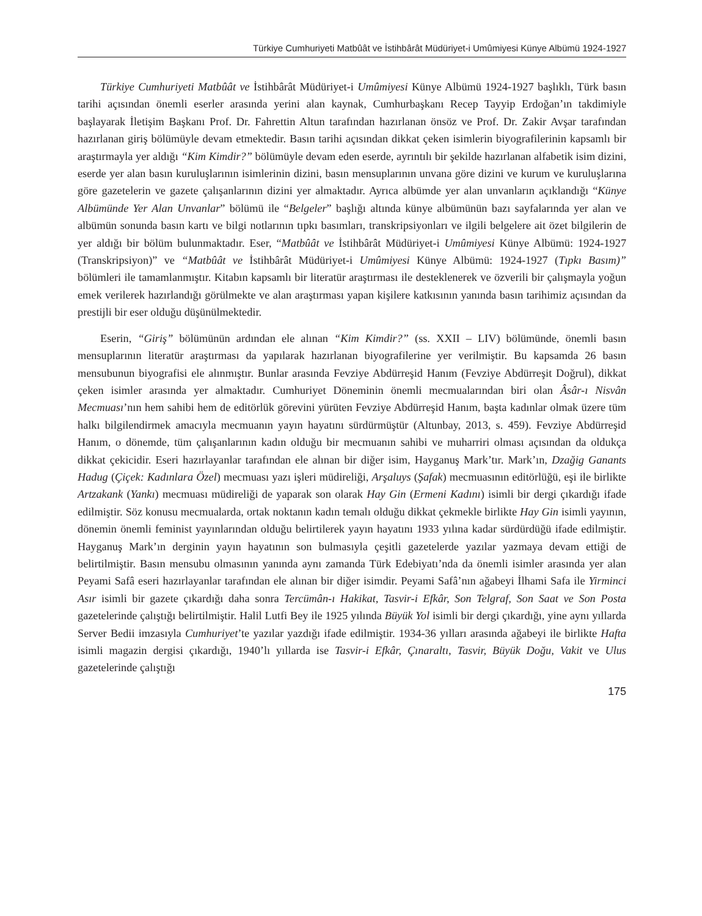Türkiye Cumhuriyeti Matbûât ve İstihbârât Müdüriyet-i Umûmiyesi Künye Albümü 1924-1927
Türkiye Cumhuriyeti Matbûât ve İstihbârât Müdüriyet-i Umûmiyesi Künye Albümü 1924-1927 başlıklı, Türk basın tarihi açısından önemli eserler arasında yerini alan kaynak, Cumhurbaşkanı Recep Tayyip Erdoğan’ın takdimiyle başlayarak İletişim Başkanı Prof. Dr. Fahrettin Altun tarafından hazırlanan önsöz ve Prof. Dr. Zakir Avşar tarafından hazırlanan giriş bölümüyle devam etmektedir. Basın tarihi açısından dikkat çeken isimlerin biyografilerinin kapsamlı bir araştırmayla yer aldığı “Kim Kimdir?” bölümüyle devam eden eserde, ayrıntılı bir şekilde hazırlanan alfabetik isim dizini, eserde yer alan basın kuruluşlarının isimlerinin dizini, basın mensuplarının unvana göre dizini ve kurum ve kuruluşlarına göre gazetelerin ve gazete çalışanlarının dizini yer almaktadır. Ayrıca albümde yer alan unvanların açıklandığı “Künye Albümünde Yer Alan Unvanlar” bölümü ile “Belgeler” başlığı altında künye albümünün bazı sayfalarında yer alan ve albümün sonunda basın kartı ve bilgi notlarının tıpkı basımları, transkripsiyonları ve ilgili belgelere ait özet bilgilerin de yer aldığı bir bölüm bulunmaktadır. Eser, “Matbûât ve İstihbârât Müdüriyet-i Umûmiyesi Künye Albümü: 1924-1927 (Transkripsiyon)” ve “Matbûât ve İstihbârât Müdüriyet-i Umûmiyesi Künye Albümü: 1924-1927 (Tıpkı Basım)” bölümleri ile tamamlanmıştır. Kitabın kapsamlı bir literatür araştırması ile desteklenerek ve özverili bir çalışmayla yoğun emek verilerek hazırlandığı görülmekte ve alan araştırması yapan kişilere katkısının yanında basın tarihimiz açısından da prestijli bir eser olduğu düşünülmektedir.
Eserin, “Giriş” bölümünün ardından ele alınan “Kim Kimdir?” (ss. XXII – LIV) bölümünde, önemli basın mensuplarının literatür araştırması da yapılarak hazırlanan biyografilerine yer verilmiştir. Bu kapsamda 26 basın mensubunun biyografisi ele alınmıştır. Bunlar arasında Fevziye Abdürreşid Hanım (Fevziye Abdürreşit Doğrul), dikkat çeken isimler arasında yer almaktadır. Cumhuriyet Döneminin önemli mecmualarından biri olan Âsâr-ı Nisvân Mecmuası’nın hem sahibi hem de editörlük görevini yürüten Fevziye Abdürreşid Hanım, başta kadınlar olmak üzere tüm halkı bilgilendirmek amacıyla mecmuanın yayın hayatını sürdürmüştür (Altunbay, 2013, s. 459). Fevziye Abdürreşid Hanım, o dönemde, tüm çalışanlarının kadın olduğu bir mecmuanın sahibi ve muharriri olması açısından da oldukça dikkat çekicidir. Eseri hazırlayanlar tarafından ele alınan bir diğer isim, Hayganuş Mark’tır. Mark’ın, Dzağig Ganants Hadug (Çiçek: Kadınlara Özel) mecmuası yazı işleri müdireliği, Arşaluys (Şafak) mecmuasının editörlüğü, eşi ile birlikte Artzakank (Yankı) mecmuası müdireliği de yaparak son olarak Hay Gin (Ermeni Kadını) isimli bir dergi çıkardığı ifade edilmiştir. Söz konusu mecmualarda, ortak noktanın kadın temalı olduğu dikkat çekmekle birlikte Hay Gin isimli yayının, dönemin önemli feminist yayınlarından olduğu belirtilerek yayın hayatını 1933 yılına kadar sürdürdüğü ifade edilmiştir. Hayganuş Mark’ın derginin yayın hayatının son bulmasıyla çeşitli gazetelerde yazılar yazmaya devam ettiği de belirtilmiştir. Basın mensubu olmasının yanında aynı zamanda Türk Edebiyatı’nda da önemli isimler arasında yer alan Peyami Safâ eseri hazırlayanlar tarafından ele alınan bir diğer isimdir. Peyami Safâ’nın ağabeyi İlhami Safa ile Yirminci Asır isimli bir gazete çıkardığı daha sonra Tercümân-ı Hakikat, Tasvir-i Efkâr, Son Telgraf, Son Saat ve Son Posta gazetelerinde çalıştığı belirtilmiştir. Halil Lutfi Bey ile 1925 yılında Büyük Yol isimli bir dergi çıkardığı, yine aynı yıllarda Server Bedii imzasıyla Cumhuriyet’te yazılar yazdığı ifade edilmiştir. 1934-36 yılları arasında ağabeyi ile birlikte Hafta isimli magazin dergisi çıkardığı, 1940’lı yıllarda ise Tasvir-i Efkâr, Çınaraltı, Tasvir, Büyük Doğu, Vakit ve Ulus gazetelerinde çalıştığı
175